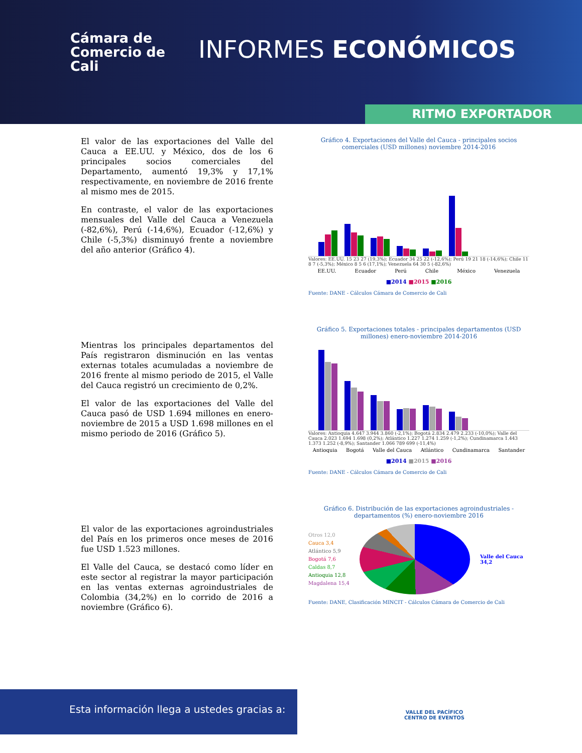Cámara de
Comercio de
Cali
INFORMES ECONÓMICOS
RITMO EXPORTADOR
El valor de las exportaciones del Valle del Cauca a EE.UU. y México, dos de los 6 principales socios comerciales del Departamento, aumentó 19,3% y 17,1% respectivamente, en noviembre de 2016 frente al mismo mes de 2015.
En contraste, el valor de las exportaciones mensuales del Valle del Cauca a Venezuela (-82,6%), Perú (-14,6%), Ecuador (-12,6%) y Chile (-5,3%) disminuyó frente a noviembre del año anterior (Gráfico 4).
Mientras los principales departamentos del País registraron disminución en las ventas externas totales acumuladas a noviembre de 2016 frente al mismo periodo de 2015, el Valle del Cauca registró un crecimiento de 0,2%.
El valor de las exportaciones del Valle del Cauca pasó de USD 1.694 millones en enero-noviembre de 2015 a USD 1.698 millones en el mismo periodo de 2016 (Gráfico 5).
El valor de las exportaciones agroindustriales del País en los primeros once meses de 2016 fue USD 1.523 millones.
El Valle del Cauca, se destacó como líder en este sector al registrar la mayor participación en las ventas externas agroindustriales de Colombia (34,2%) en lo corrido de 2016 a noviembre (Gráfico 6).
Gráfico 4. Exportaciones del Valle del Cauca - principales socios comerciales (USD millones) noviembre 2014-2016
Valores: EE.UU. 15 23 27 (19,3%); Ecuador 34 25 22 (-12,6%); Perú 19 21 18 (-14,6%); Chile 11 8 7 (-5,3%); México 8 5 6 (17,1%); Venezuela 64 30 5 (-82,6%)
EE.UU. Ecuador Perú Chile México Venezuela
■2014 ■2015 ■2016
Fuente: DANE - Cálculos Cámara de Comercio de Cali
Gráfico 5. Exportaciones totales - principales departamentos (USD millones) enero-noviembre 2014-2016
Valores: Antioquia 4.647 3.944 3.860 (-2,1%); Bogotá 2.834 2.479 2.233 (-10,0%); Valle del Cauca 2.023 1.694 1.698 (0,2%); Atlántico 1.227 1.274 1.259 (-1,2%); Cundinamarca 1.443 1.373 1.252 (-8,9%); Santander 1.066 789 699 (-11,4%)
Antioquia Bogotá Valle del Cauca Atlántico Cundinamarca Santander
■2014 ■2015 ■2016
Fuente: DANE - Cálculos Cámara de Comercio de Cali
Gráfico 6. Distribución de las exportaciones agroindustriales - departamentos (%) enero-noviembre 2016
Otros 12,0
Cauca 3,4
Atlántico 5,9
Bogotá 7,6
Caldas 8,7
Antioquia 12,8
Magdalena 15,4
Valle del Cauca
34,2
Fuente: DANE, Clasificación MINCIT - Cálculos Cámara de Comercio de Cali
Esta información llega a ustedes gracias a:
VALLE DEL PACÍFICO
CENTRO DE EVENTOS